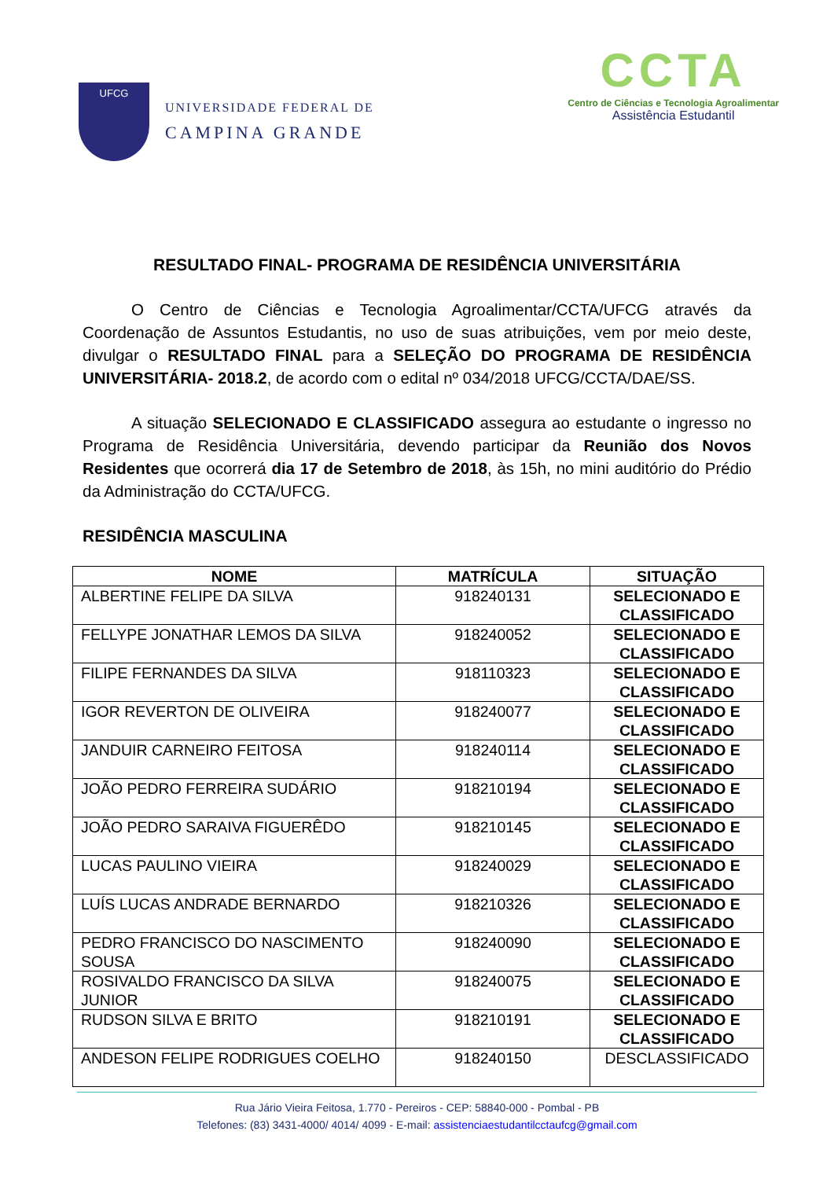UFCG
UNIVERSIDADE FEDERAL DE
CAMPINA GRANDE
CCTA
Centro de Ciências e Tecnologia Agroalimentar
Assistência Estudantil
RESULTADO FINAL- PROGRAMA DE RESIDÊNCIA UNIVERSITÁRIA
O Centro de Ciências e Tecnologia Agroalimentar/CCTA/UFCG através da Coordenação de Assuntos Estudantis, no uso de suas atribuições, vem por meio deste, divulgar o RESULTADO FINAL para a SELEÇÃO DO PROGRAMA DE RESIDÊNCIA UNIVERSITÁRIA- 2018.2, de acordo com o edital nº 034/2018 UFCG/CCTA/DAE/SS.
A situação SELECIONADO E CLASSIFICADO assegura ao estudante o ingresso no Programa de Residência Universitária, devendo participar da Reunião dos Novos Residentes que ocorrerá dia 17 de Setembro de 2018, às 15h, no mini auditório do Prédio da Administração do CCTA/UFCG.
RESIDÊNCIA MASCULINA
| NOME | MATRÍCULA | SITUAÇÃO |
| --- | --- | --- |
| ALBERTINE FELIPE DA SILVA | 918240131 | SELECIONADO E CLASSIFICADO |
| FELLYPE JONATHAR LEMOS DA SILVA | 918240052 | SELECIONADO E CLASSIFICADO |
| FILIPE FERNANDES DA SILVA | 918110323 | SELECIONADO E CLASSIFICADO |
| IGOR REVERTON DE OLIVEIRA | 918240077 | SELECIONADO E CLASSIFICADO |
| JANDUIR CARNEIRO FEITOSA | 918240114 | SELECIONADO E CLASSIFICADO |
| JOÃO PEDRO FERREIRA SUDÁRIO | 918210194 | SELECIONADO E CLASSIFICADO |
| JOÃO PEDRO SARAIVA FIGUERÊDO | 918210145 | SELECIONADO E CLASSIFICADO |
| LUCAS PAULINO VIEIRA | 918240029 | SELECIONADO E CLASSIFICADO |
| LUÍS LUCAS ANDRADE BERNARDO | 918210326 | SELECIONADO E CLASSIFICADO |
| PEDRO FRANCISCO DO NASCIMENTO SOUSA | 918240090 | SELECIONADO E CLASSIFICADO |
| ROSIVALDO FRANCISCO DA SILVA JUNIOR | 918240075 | SELECIONADO E CLASSIFICADO |
| RUDSON SILVA E BRITO | 918210191 | SELECIONADO E CLASSIFICADO |
| ANDESON FELIPE RODRIGUES COELHO | 918240150 | DESCLASSIFICADO |
Rua Jário Vieira Feitosa, 1.770 - Pereiros - CEP: 58840-000 - Pombal - PB
Telefones: (83) 3431-4000/ 4014/ 4099 - E-mail: assistenciaestudantilcctaufcg@gmail.com